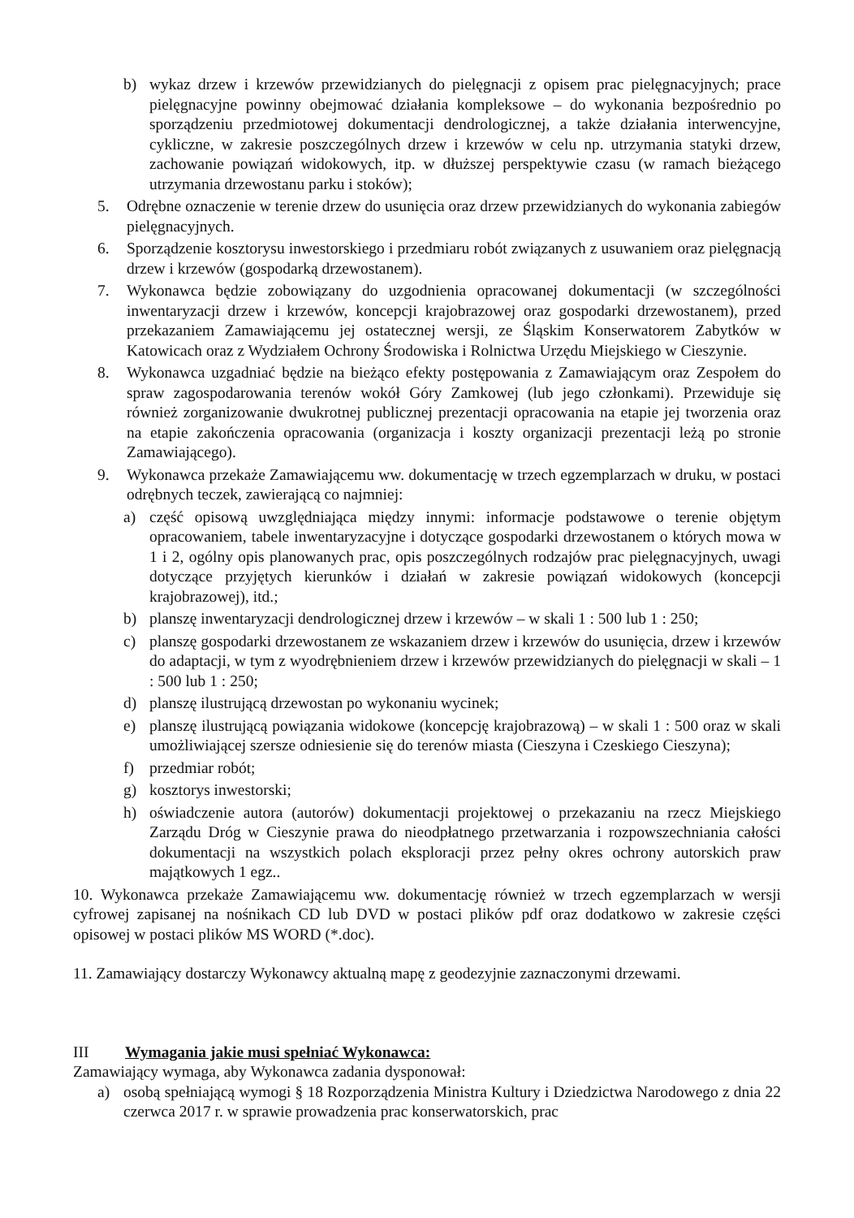b) wykaz drzew i krzewów przewidzianych do pielęgnacji z opisem prac pielęgnacyjnych; prace pielęgnacyjne powinny obejmować działania kompleksowe – do wykonania bezpośrednio po sporządzeniu przedmiotowej dokumentacji dendrologicznej, a także działania interwencyjne, cykliczne, w zakresie poszczególnych drzew i krzewów w celu np. utrzymania statyki drzew, zachowanie powiązań widokowych, itp. w dłuższej perspektywie czasu (w ramach bieżącego utrzymania drzewostanu parku i stoków);
5. Odrębne oznaczenie w terenie drzew do usunięcia oraz drzew przewidzianych do wykonania zabiegów pielęgnacyjnych.
6. Sporządzenie kosztorysu inwestorskiego i przedmiaru robót związanych z usuwaniem oraz pielęgnacją drzew i krzewów (gospodarką drzewostanem).
7. Wykonawca będzie zobowiązany do uzgodnienia opracowanej dokumentacji (w szczególności inwentaryzacji drzew i krzewów, koncepcji krajobrazowej oraz gospodarki drzewostanem), przed przekazaniem Zamawiającemu jej ostatecznej wersji, ze Śląskim Konserwatorem Zabytków w Katowicach oraz z Wydziałem Ochrony Środowiska i Rolnictwa Urzędu Miejskiego w Cieszynie.
8. Wykonawca uzgadniać będzie na bieżąco efekty postępowania z Zamawiającym oraz Zespołem do spraw zagospodarowania terenów wokół Góry Zamkowej (lub jego członkami). Przewiduje się również zorganizowanie dwukrotnej publicznej prezentacji opracowania na etapie jej tworzenia oraz na etapie zakończenia opracowania (organizacja i koszty organizacji prezentacji leżą po stronie Zamawiającego).
9. Wykonawca przekaże Zamawiającemu ww. dokumentację w trzech egzemplarzach w druku, w postaci odrębnych teczek, zawierającą co najmniej:
a) część opisową uwzględniająca między innymi: informacje podstawowe o terenie objętym opracowaniem, tabele inwentaryzacyjne i dotyczące gospodarki drzewostanem o których mowa w 1 i 2, ogólny opis planowanych prac, opis poszczególnych rodzajów prac pielęgnacyjnych, uwagi dotyczące przyjętych kierunków i działań w zakresie powiązań widokowych (koncepcji krajobrazowej), itd.;
b) planszę inwentaryzacji dendrologicznej drzew i krzewów – w skali 1 : 500 lub 1 : 250;
c) planszę gospodarki drzewostanem ze wskazaniem drzew i krzewów do usunięcia, drzew i krzewów do adaptacji, w tym z wyodrębnieniem drzew i krzewów przewidzianych do pielęgnacji w skali – 1 : 500 lub 1 : 250;
d) planszę ilustrującą drzewostan po wykonaniu wycinek;
e) planszę ilustrującą powiązania widokowe (koncepcję krajobrazową) – w skali 1 : 500 oraz w skali umożliwiającej szersze odniesienie się do terenów miasta (Cieszyna i Czeskiego Cieszyna);
f) przedmiar robót;
g) kosztorys inwestorski;
h) oświadczenie autora (autorów) dokumentacji projektowej o przekazaniu na rzecz Miejskiego Zarządu Dróg w Cieszynie prawa do nieodpłatnego przetwarzania i rozpowszechniania całości dokumentacji na wszystkich polach eksploracji przez pełny okres ochrony autorskich praw majątkowych 1 egz..
10. Wykonawca przekaże Zamawiającemu ww. dokumentację również w trzech egzemplarzach w wersji cyfrowej zapisanej na nośnikach CD lub DVD w postaci plików pdf oraz dodatkowo w zakresie części opisowej w postaci plików MS WORD (*.doc).
11. Zamawiający dostarczy Wykonawcy aktualną mapę z geodezyjnie zaznaczonymi drzewami.
III Wymagania jakie musi spełniać Wykonawca:
Zamawiający wymaga, aby Wykonawca zadania dysponował:
a) osobą spełniającą wymogi § 18 Rozporządzenia Ministra Kultury i Dziedzictwa Narodowego z dnia 22 czerwca 2017 r. w sprawie prowadzenia prac konserwatorskich, prac